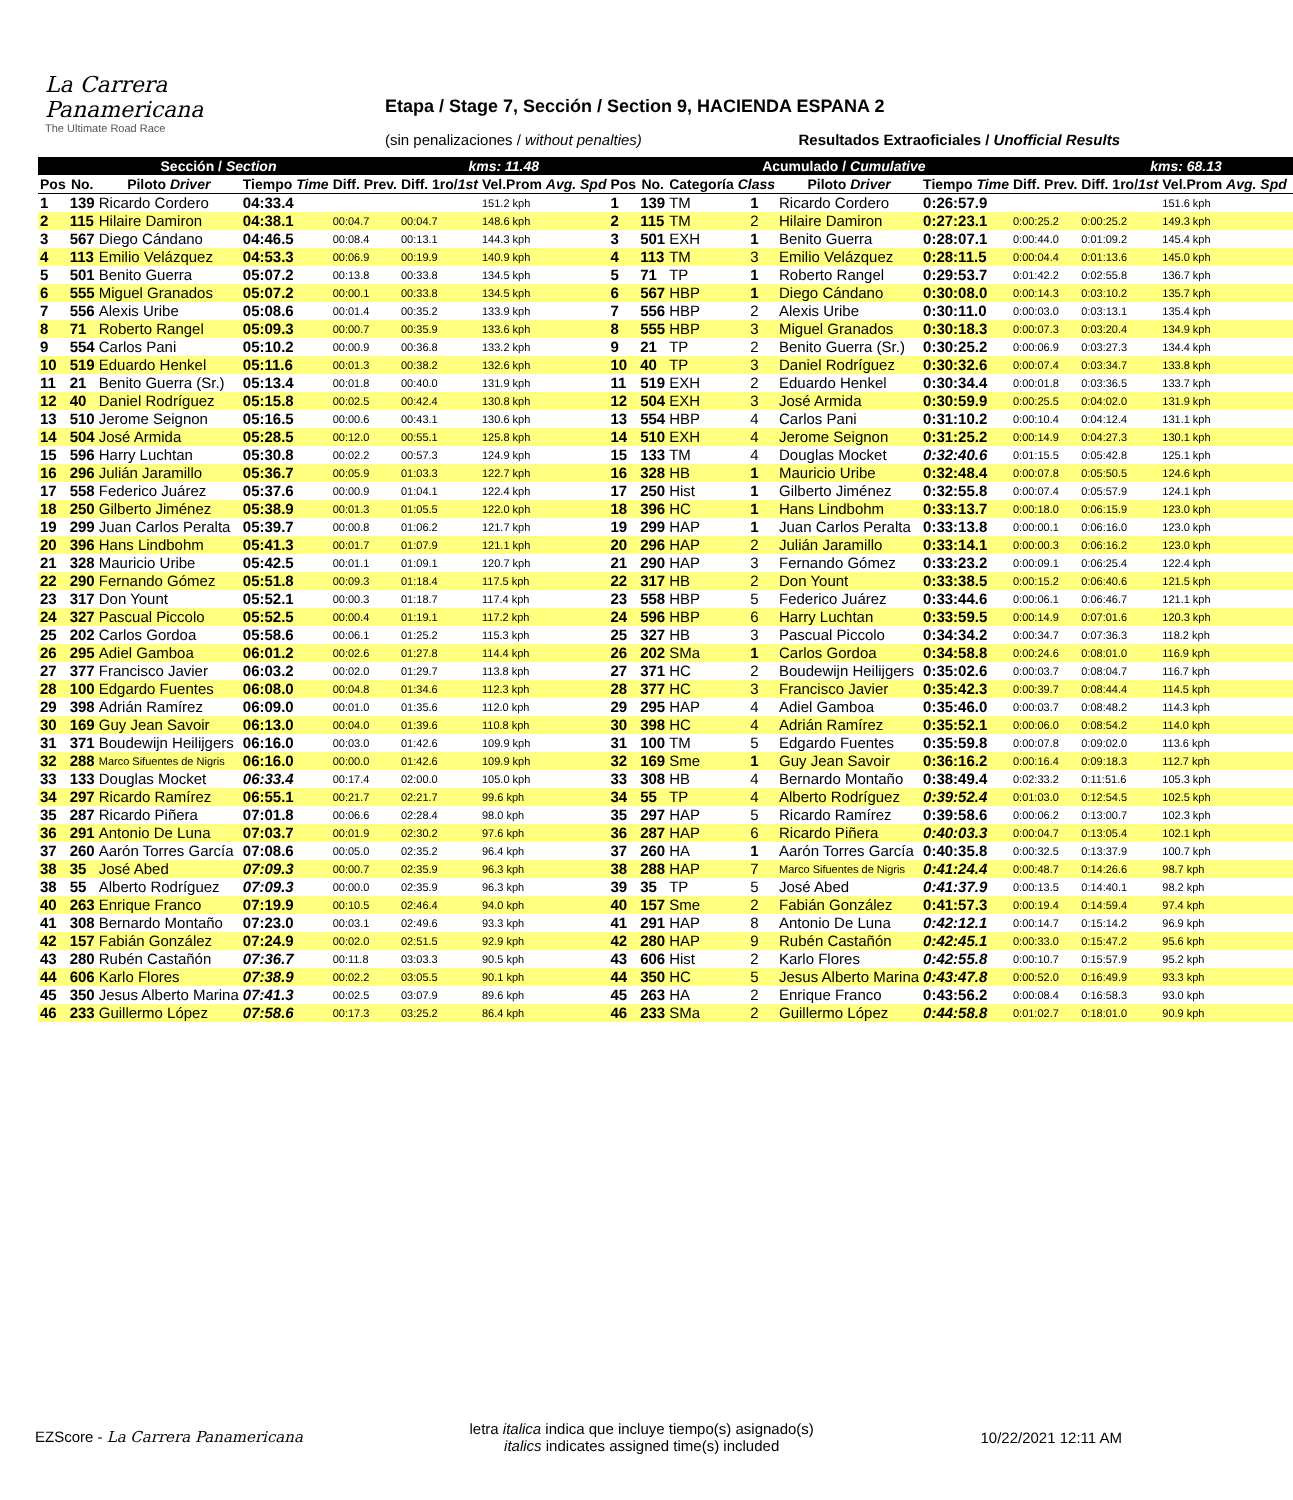La Carrera
Panamericana
The Ultimate Road Race
Etapa / Stage 7, Sección / Section 9, HACIENDA ESPANA 2
(sin penalizaciones / without penalties) Resultados Extraoficiales / Unofficial Results
| Sección / Section | | | | | kms: 11.48 | | Acumulado / Cumulative | | | | | | | kms: 68.13 | | |
| --- | --- | --- | --- | --- | --- | --- | --- | --- | --- | --- | --- | --- | --- | --- | --- | --- |
| Pos | No. | Piloto Driver | Tiempo Time | Diff. Prev. | Diff. 1ro/ 1st | Vel.Prom Avg. Spd | Pos | No. | Categoría Class | | Piloto Driver | Tiempo Time | Diff. Prev. | Diff. 1ro/ 1st | Vel.Prom Avg. Spd | |
| 1 | 139 | Ricardo Cordero | 04:33.4 | | | 151.2 kph | 1 | 139 | TM | 1 | Ricardo Cordero | 0:26:57.9 | | | 151.6 kph | |
| 2 | 115 | Hilaire Damiron | 04:38.1 | 00:04.7 | 00:04.7 | 148.6 kph | 2 | 115 | TM | 2 | Hilaire Damiron | 0:27:23.1 | 0:00:25.2 | 0:00:25.2 | 149.3 kph | |
| 3 | 567 | Diego Cándano | 04:46.5 | 00:08.4 | 00:13.1 | 144.3 kph | 3 | 501 | EXH | 1 | Benito Guerra | 0:28:07.1 | 0:00:44.0 | 0:01:09.2 | 145.4 kph | |
| 4 | 113 | Emilio Velázquez | 04:53.3 | 00:06.9 | 00:19.9 | 140.9 kph | 4 | 113 | TM | 3 | Emilio Velázquez | 0:28:11.5 | 0:00:04.4 | 0:01:13.6 | 145.0 kph | |
| 5 | 501 | Benito Guerra | 05:07.2 | 00:13.8 | 00:33.8 | 134.5 kph | 5 | 71 | TP | 1 | Roberto Rangel | 0:29:53.7 | 0:01:42.2 | 0:02:55.8 | 136.7 kph | |
| 6 | 555 | Miguel Granados | 05:07.2 | 00:00.1 | 00:33.8 | 134.5 kph | 6 | 567 | HBP | 1 | Diego Cándano | 0:30:08.0 | 0:00:14.3 | 0:03:10.2 | 135.7 kph | |
| 7 | 556 | Alexis Uribe | 05:08.6 | 00:01.4 | 00:35.2 | 133.9 kph | 7 | 556 | HBP | 2 | Alexis Uribe | 0:30:11.0 | 0:00:03.0 | 0:03:13.1 | 135.4 kph | |
| 8 | 71 | Roberto Rangel | 05:09.3 | 00:00.7 | 00:35.9 | 133.6 kph | 8 | 555 | HBP | 3 | Miguel Granados | 0:30:18.3 | 0:00:07.3 | 0:03:20.4 | 134.9 kph | |
| 9 | 554 | Carlos Pani | 05:10.2 | 00:00.9 | 00:36.8 | 133.2 kph | 9 | 21 | TP | 2 | Benito Guerra (Sr.) | 0:30:25.2 | 0:00:06.9 | 0:03:27.3 | 134.4 kph | |
| 10 | 519 | Eduardo Henkel | 05:11.6 | 00:01.3 | 00:38.2 | 132.6 kph | 10 | 40 | TP | 3 | Daniel Rodríguez | 0:30:32.6 | 0:00:07.4 | 0:03:34.7 | 133.8 kph | |
| 11 | 21 | Benito Guerra (Sr.) | 05:13.4 | 00:01.8 | 00:40.0 | 131.9 kph | 11 | 519 | EXH | 2 | Eduardo Henkel | 0:30:34.4 | 0:00:01.8 | 0:03:36.5 | 133.7 kph | |
| 12 | 40 | Daniel Rodríguez | 05:15.8 | 00:02.5 | 00:42.4 | 130.8 kph | 12 | 504 | EXH | 3 | José Armida | 0:30:59.9 | 0:00:25.5 | 0:04:02.0 | 131.9 kph | |
| 13 | 510 | Jerome Seignon | 05:16.5 | 00:00.6 | 00:43.1 | 130.6 kph | 13 | 554 | HBP | 4 | Carlos Pani | 0:31:10.2 | 0:00:10.4 | 0:04:12.4 | 131.1 kph | |
| 14 | 504 | José Armida | 05:28.5 | 00:12.0 | 00:55.1 | 125.8 kph | 14 | 510 | EXH | 4 | Jerome Seignon | 0:31:25.2 | 0:00:14.9 | 0:04:27.3 | 130.1 kph | |
| 15 | 596 | Harry Luchtan | 05:30.8 | 00:02.2 | 00:57.3 | 124.9 kph | 15 | 133 | TM | 4 | Douglas Mocket | 0:32:40.6 | 0:01:15.5 | 0:05:42.8 | 125.1 kph | |
| 16 | 296 | Julián Jaramillo | 05:36.7 | 00:05.9 | 01:03.3 | 122.7 kph | 16 | 328 | HB | 1 | Mauricio Uribe | 0:32:48.4 | 0:00:07.8 | 0:05:50.5 | 124.6 kph | |
| 17 | 558 | Federico Juárez | 05:37.6 | 00:00.9 | 01:04.1 | 122.4 kph | 17 | 250 | Hist | 1 | Gilberto Jiménez | 0:32:55.8 | 0:00:07.4 | 0:05:57.9 | 124.1 kph | |
| 18 | 250 | Gilberto Jiménez | 05:38.9 | 00:01.3 | 01:05.5 | 122.0 kph | 18 | 396 | HC | 1 | Hans Lindbohm | 0:33:13.7 | 0:00:18.0 | 0:06:15.9 | 123.0 kph | |
| 19 | 299 | Juan Carlos Peralta | 05:39.7 | 00:00.8 | 01:06.2 | 121.7 kph | 19 | 299 | HAP | 1 | Juan Carlos Peralta | 0:33:13.8 | 0:00:00.1 | 0:06:16.0 | 123.0 kph | |
| 20 | 396 | Hans Lindbohm | 05:41.3 | 00:01.7 | 01:07.9 | 121.1 kph | 20 | 296 | HAP | 2 | Julián Jaramillo | 0:33:14.1 | 0:00:00.3 | 0:06:16.2 | 123.0 kph | |
| 21 | 328 | Mauricio Uribe | 05:42.5 | 00:01.1 | 01:09.1 | 120.7 kph | 21 | 290 | HAP | 3 | Fernando Gómez | 0:33:23.2 | 0:00:09.1 | 0:06:25.4 | 122.4 kph | |
| 22 | 290 | Fernando Gómez | 05:51.8 | 00:09.3 | 01:18.4 | 117.5 kph | 22 | 317 | HB | 2 | Don Yount | 0:33:38.5 | 0:00:15.2 | 0:06:40.6 | 121.5 kph | |
| 23 | 317 | Don Yount | 05:52.1 | 00:00.3 | 01:18.7 | 117.4 kph | 23 | 558 | HBP | 5 | Federico Juárez | 0:33:44.6 | 0:00:06.1 | 0:06:46.7 | 121.1 kph | |
| 24 | 327 | Pascual Piccolo | 05:52.5 | 00:00.4 | 01:19.1 | 117.2 kph | 24 | 596 | HBP | 6 | Harry Luchtan | 0:33:59.5 | 0:00:14.9 | 0:07:01.6 | 120.3 kph | |
| 25 | 202 | Carlos Gordoa | 05:58.6 | 00:06.1 | 01:25.2 | 115.3 kph | 25 | 327 | HB | 3 | Pascual Piccolo | 0:34:34.2 | 0:00:34.7 | 0:07:36.3 | 118.2 kph | |
| 26 | 295 | Adiel Gamboa | 06:01.2 | 00:02.6 | 01:27.8 | 114.4 kph | 26 | 202 | SMa | 1 | Carlos Gordoa | 0:34:58.8 | 0:00:24.6 | 0:08:01.0 | 116.9 kph | |
| 27 | 377 | Francisco Javier | 06:03.2 | 00:02.0 | 01:29.7 | 113.8 kph | 27 | 371 | HC | 2 | Boudewijn Heilijgers | 0:35:02.6 | 0:00:03.7 | 0:08:04.7 | 116.7 kph | |
| 28 | 100 | Edgardo Fuentes | 06:08.0 | 00:04.8 | 01:34.6 | 112.3 kph | 28 | 377 | HC | 3 | Francisco Javier | 0:35:42.3 | 0:00:39.7 | 0:08:44.4 | 114.5 kph | |
| 29 | 398 | Adrián Ramírez | 06:09.0 | 00:01.0 | 01:35.6 | 112.0 kph | 29 | 295 | HAP | 4 | Adiel Gamboa | 0:35:46.0 | 0:00:03.7 | 0:08:48.2 | 114.3 kph | |
| 30 | 169 | Guy Jean Savoir | 06:13.0 | 00:04.0 | 01:39.6 | 110.8 kph | 30 | 398 | HC | 4 | Adrián Ramírez | 0:35:52.1 | 0:00:06.0 | 0:08:54.2 | 114.0 kph | |
| 31 | 371 | Boudewijn Heilijgers | 06:16.0 | 00:03.0 | 01:42.6 | 109.9 kph | 31 | 100 | TM | 5 | Edgardo Fuentes | 0:35:59.8 | 0:00:07.8 | 0:09:02.0 | 113.6 kph | |
| 32 | 288 | Marco Sifuentes de Nigris | 06:16.0 | 00:00.0 | 01:42.6 | 109.9 kph | 32 | 169 | Sme | 1 | Guy Jean Savoir | 0:36:16.2 | 0:00:16.4 | 0:09:18.3 | 112.7 kph | |
| 33 | 133 | Douglas Mocket | 06:33.4 | 00:17.4 | 02:00.0 | 105.0 kph | 33 | 308 | HB | 4 | Bernardo Montaño | 0:38:49.4 | 0:02:33.2 | 0:11:51.6 | 105.3 kph | |
| 34 | 297 | Ricardo Ramírez | 06:55.1 | 00:21.7 | 02:21.7 | 99.6 kph | 34 | 55 | TP | 4 | Alberto Rodríguez | 0:39:52.4 | 0:01:03.0 | 0:12:54.5 | 102.5 kph | |
| 35 | 287 | Ricardo Piñera | 07:01.8 | 00:06.6 | 02:28.4 | 98.0 kph | 35 | 297 | HAP | 5 | Ricardo Ramírez | 0:39:58.6 | 0:00:06.2 | 0:13:00.7 | 102.3 kph | |
| 36 | 291 | Antonio De Luna | 07:03.7 | 00:01.9 | 02:30.2 | 97.6 kph | 36 | 287 | HAP | 6 | Ricardo Piñera | 0:40:03.3 | 0:00:04.7 | 0:13:05.4 | 102.1 kph | |
| 37 | 260 | Aarón Torres García | 07:08.6 | 00:05.0 | 02:35.2 | 96.4 kph | 37 | 260 | HA | 1 | Aarón Torres García | 0:40:35.8 | 0:00:32.5 | 0:13:37.9 | 100.7 kph | |
| 38 | 35 | José Abed | 07:09.3 | 00:00.7 | 02:35.9 | 96.3 kph | 38 | 288 | HAP | 7 | Marco Sifuentes de Nigris | 0:41:24.4 | 0:00:48.7 | 0:14:26.6 | 98.7 kph | |
| 38 | 55 | Alberto Rodríguez | 07:09.3 | 00:00.0 | 02:35.9 | 96.3 kph | 39 | 35 | TP | 5 | José Abed | 0:41:37.9 | 0:00:13.5 | 0:14:40.1 | 98.2 kph | |
| 40 | 263 | Enrique Franco | 07:19.9 | 00:10.5 | 02:46.4 | 94.0 kph | 40 | 157 | Sme | 2 | Fabián González | 0:41:57.3 | 0:00:19.4 | 0:14:59.4 | 97.4 kph | |
| 41 | 308 | Bernardo Montaño | 07:23.0 | 00:03.1 | 02:49.6 | 93.3 kph | 41 | 291 | HAP | 8 | Antonio De Luna | 0:42:12.1 | 0:00:14.7 | 0:15:14.2 | 96.9 kph | |
| 42 | 157 | Fabián González | 07:24.9 | 00:02.0 | 02:51.5 | 92.9 kph | 42 | 280 | HAP | 9 | Rubén Castañón | 0:42:45.1 | 0:00:33.0 | 0:15:47.2 | 95.6 kph | |
| 43 | 280 | Rubén Castañón | 07:36.7 | 00:11.8 | 03:03.3 | 90.5 kph | 43 | 606 | Hist | 2 | Karlo Flores | 0:42:55.8 | 0:00:10.7 | 0:15:57.9 | 95.2 kph | |
| 44 | 606 | Karlo Flores | 07:38.9 | 00:02.2 | 03:05.5 | 90.1 kph | 44 | 350 | HC | 5 | Jesus Alberto Marina | 0:43:47.8 | 0:00:52.0 | 0:16:49.9 | 93.3 kph | |
| 45 | 350 | Jesus Alberto Marina | 07:41.3 | 00:02.5 | 03:07.9 | 89.6 kph | 45 | 263 | HA | 2 | Enrique Franco | 0:43:56.2 | 0:00:08.4 | 0:16:58.3 | 93.0 kph | |
| 46 | 233 | Guillermo López | 07:58.6 | 00:17.3 | 03:25.2 | 86.4 kph | 46 | 233 | SMa | 2 | Guillermo López | 0:44:58.8 | 0:01:02.7 | 0:18:01.0 | 90.9 kph | |
EZScore - La Carrera Panamericana letra italica indica que incluye tiempo(s) asignado(s)
italics indicates assigned time(s) included 10/22/2021 12:11 AM